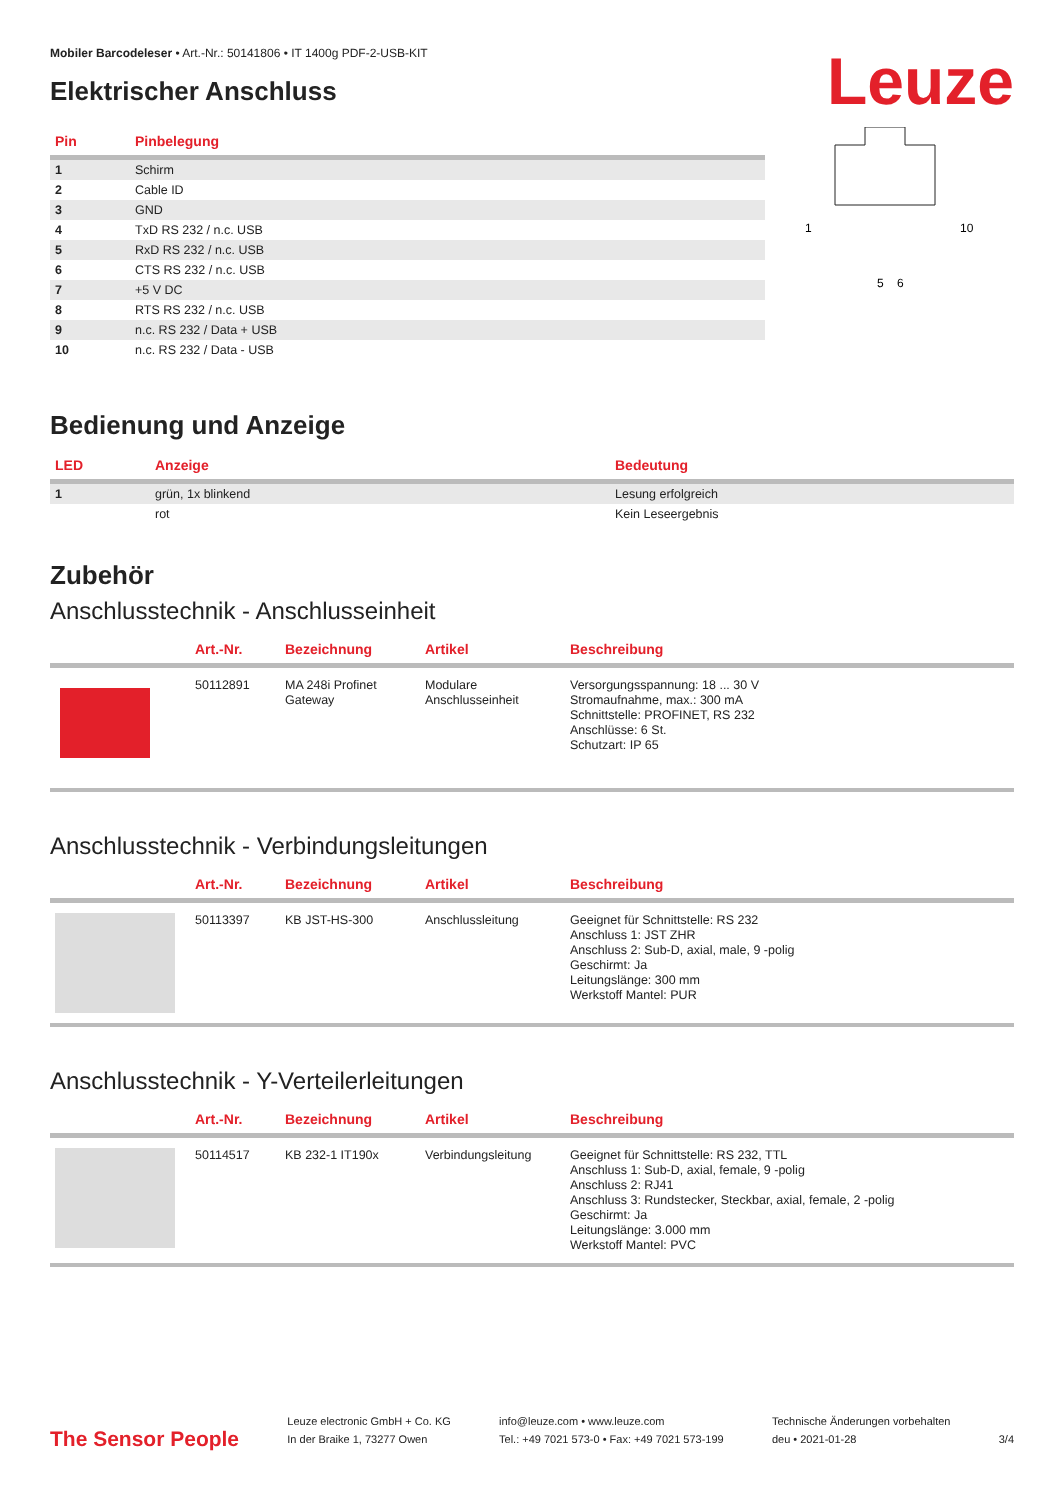Mobiler Barcodeleser • Art.-Nr.: 50141806 • IT 1400g PDF-2-USB-KIT
Elektrischer Anschluss
Leuze
| Pin | Pinbelegung |
| --- | --- |
| 1 | Schirm |
| 2 | Cable ID |
| 3 | GND |
| 4 | TxD RS 232 / n.c. USB |
| 5 | RxD RS 232 / n.c. USB |
| 6 | CTS RS 232 / n.c. USB |
| 7 | +5 V DC |
| 8 | RTS RS 232 / n.c. USB |
| 9 | n.c. RS 232 / Data + USB |
| 10 | n.c. RS 232 / Data - USB |
1
10
5
6
Bedienung und Anzeige
| LED | Anzeige | Bedeutung |
| --- | --- | --- |
| 1 | grün, 1x blinkend | Lesung erfolgreich |
| | rot | Kein Leseergebnis |
Zubehör
Anschlusstechnik - Anschlusseinheit
| | Art.-Nr. | Bezeichnung | Artikel | Beschreibung |
| --- | --- | --- | --- | --- |
| | 50112891 | MA 248i Profinet Gateway | Modulare Anschlusseinheit | Versorgungsspannung: 18 ... 30 V Stromaufnahme, max.: 300 mA Schnittstelle: PROFINET, RS 232 Anschlüsse: 6 St. Schutzart: IP 65 |
Anschlusstechnik - Verbindungsleitungen
| | Art.-Nr. | Bezeichnung | Artikel | Beschreibung |
| --- | --- | --- | --- | --- |
| | 50113397 | KB JST-HS-300 | Anschlussleitung | Geeignet für Schnittstelle: RS 232 Anschluss 1: JST ZHR Anschluss 2: Sub-D, axial, male, 9 -polig Geschirmt: Ja Leitungslänge: 300 mm Werkstoff Mantel: PUR |
Anschlusstechnik - Y-Verteilerleitungen
| | Art.-Nr. | Bezeichnung | Artikel | Beschreibung |
| --- | --- | --- | --- | --- |
| | 50114517 | KB 232-1 IT190x | Verbindungsleitung | Geeignet für Schnittstelle: RS 232, TTL Anschluss 1: Sub-D, axial, female, 9 -polig Anschluss 2: RJ41 Anschluss 3: Rundstecker, Steckbar, axial, female, 2 -polig Geschirmt: Ja Leitungslänge: 3.000 mm Werkstoff Mantel: PVC |
The Sensor People
Leuze electronic GmbH + Co. KG
In der Braike 1, 73277 Owen
info@leuze.com • www.leuze.com
Tel.: +49 7021 573-0 • Fax: +49 7021 573-199
Technische Änderungen vorbehalten
deu • 2021-01-28
3/4